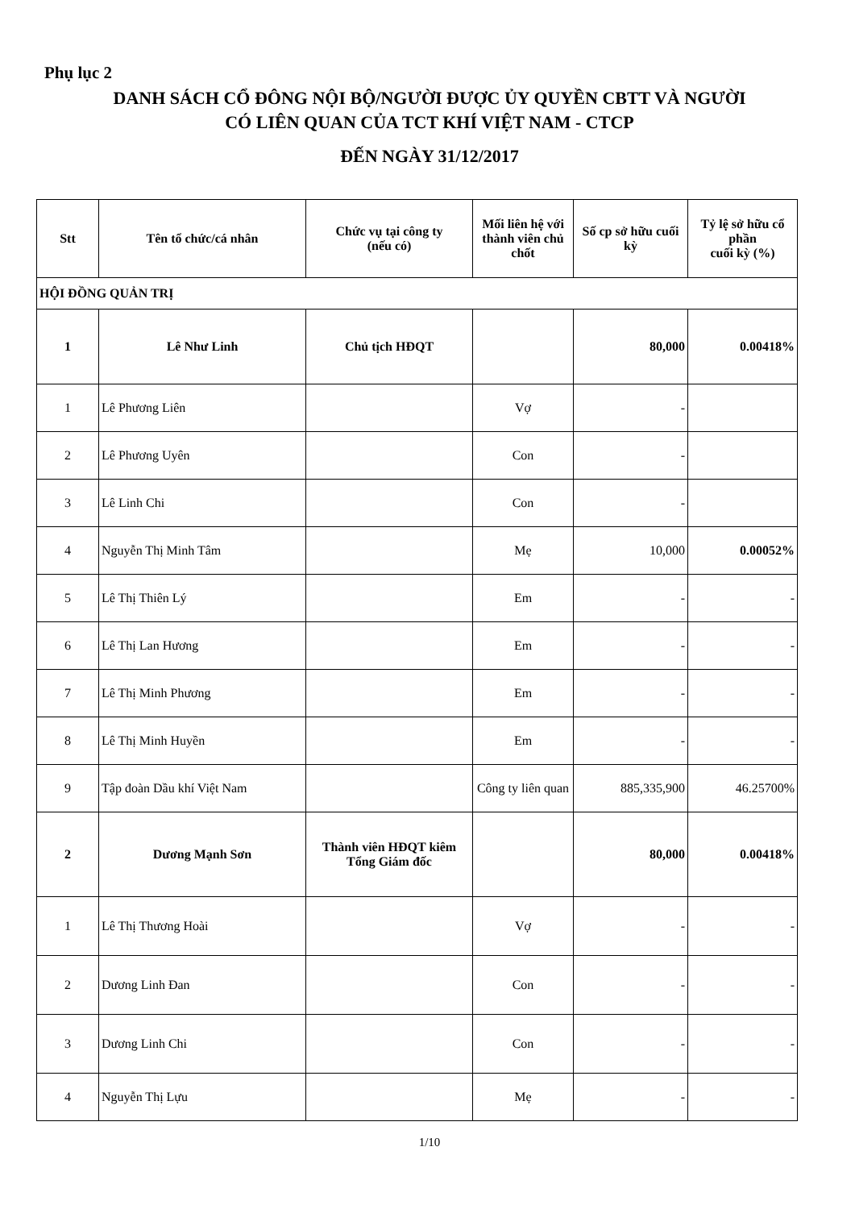Phụ lục 2
DANH SÁCH CỔ ĐÔNG NỘI BỘ/NGƯỜI ĐƯỢC ỦY QUYỀN CBTT VÀ NGƯỜI
CÓ LIÊN QUAN CỦA TCT KHÍ VIỆT NAM - CTCP
ĐẾN NGÀY 31/12/2017
| Stt | Tên tổ chức/cá nhân | Chức vụ tại công ty (nếu có) | Mối liên hệ với thành viên chủ chốt | Số cp sở hữu cuối kỳ | Tỷ lệ sở hữu cổ phần cuối kỳ (%) |
| --- | --- | --- | --- | --- | --- |
| HỘI ĐỒNG QUẢN TRỊ | | | | | |
| 1 | Lê Như Linh | Chủ tịch HĐQT | | 80,000 | 0.00418% |
| 1 | Lê Phương Liên | | Vợ | - | |
| 2 | Lê Phương Uyên | | Con | - | |
| 3 | Lê Linh Chi | | Con | - | |
| 4 | Nguyễn Thị Minh Tâm | | Mẹ | 10,000 | 0.00052% |
| 5 | Lê Thị Thiên Lý | | Em | - | - |
| 6 | Lê Thị Lan Hương | | Em | - | - |
| 7 | Lê Thị Minh Phương | | Em | - | - |
| 8 | Lê Thị Minh Huyền | | Em | - | - |
| 9 | Tập đoàn Dầu khí Việt Nam | | Công ty liên quan | 885,335,900 | 46.25700% |
| 2 | Dương Mạnh Sơn | Thành viên HĐQT kiêm Tổng Giám đốc | | 80,000 | 0.00418% |
| 1 | Lê Thị Thương Hoài | | Vợ | - | - |
| 2 | Dương Linh Đan | | Con | - | - |
| 3 | Dương Linh Chi | | Con | - | - |
| 4 | Nguyễn Thị Lựu | | Mẹ | - | - |
1/10